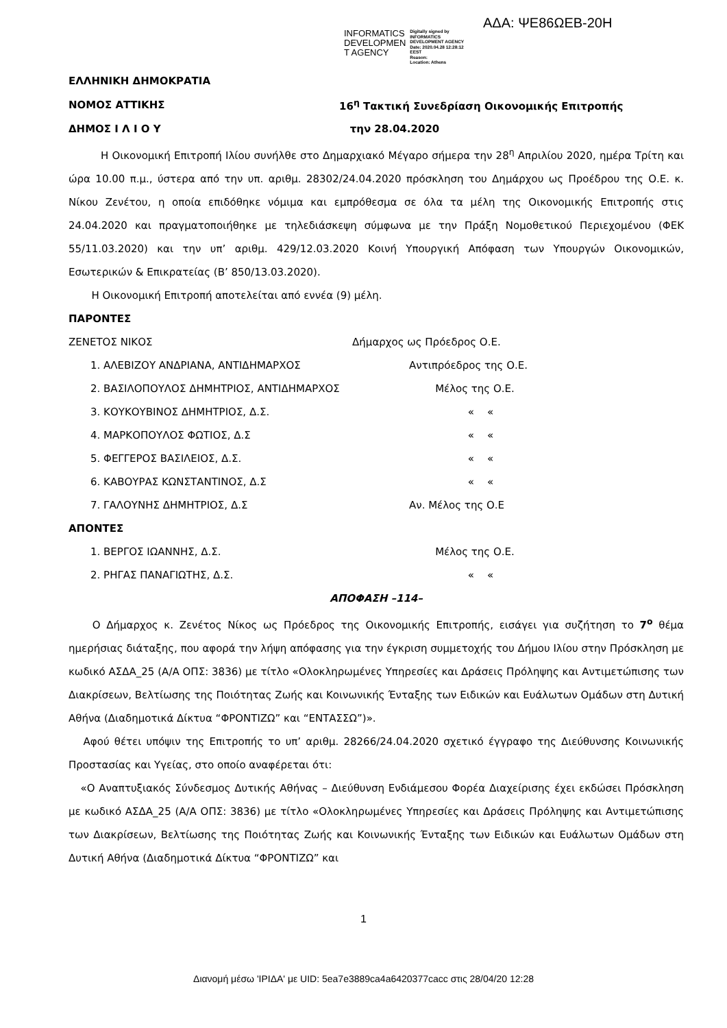ΑΔΑ: ΨΕ86ΩΕΒ-20Η
INFORMATICS
DEVELOPMEN
T AGENCY
Digitally signed by
INFORMATICS
DEVELOPMENT AGENCY
Date: 2020.04.28 12:28:12
EEST
Reason:
Location: Athens
ΕΛΛΗΝΙΚΗ ΔΗΜΟΚΡΑΤΙΑ
ΝΟΜΟΣ ΑΤΤΙΚΗΣ 16<sup>η</sup> Τακτική Συνεδρίαση Οικονομικής Επιτροπής
ΔΗΜΟΣ Ι Λ Ι Ο Υ την 28.04.2020
Η Οικονομική Επιτροπή Ιλίου συνήλθε στο Δημαρχιακό Μέγαρο σήμερα την 28<sup>η</sup> Απριλίου 2020, ημέρα Τρίτη και ώρα 10.00 π.μ., ύστερα από την υπ. αριθμ. 28302/24.04.2020 πρόσκληση του Δημάρχου ως Προέδρου της Ο.Ε. κ. Νίκου Ζενέτου, η οποία επιδόθηκε νόμιμα και εμπρόθεσμα σε όλα τα μέλη της Οικονομικής Επιτροπής στις 24.04.2020 και πραγματοποιήθηκε με τηλεδιάσκεψη σύμφωνα με την Πράξη Νομοθετικού Περιεχομένου (ΦΕΚ 55/11.03.2020) και την υπ’ αριθμ. 429/12.03.2020 Κοινή Υπουργική Απόφαση των Υπουργών Οικονομικών, Εσωτερικών & Επικρατείας (Β’ 850/13.03.2020).
Η Οικονομική Επιτροπή αποτελείται από εννέα (9) μέλη.
ΠΑΡΟΝΤΕΣ
ΖΕΝΕΤΟΣ ΝΙΚΟΣ Δήμαρχος ως Πρόεδρος Ο.Ε.
1. ΑΛΕΒΙΖΟΥ ΑΝΔΡΙΑΝΑ, ΑΝΤΙΔΗΜΑΡΧΟΣ Αντιπρόεδρος της Ο.Ε.
2. ΒΑΣΙΛΟΠΟΥΛΟΣ ΔΗΜΗΤΡΙΟΣ, ΑΝΤΙΔΗΜΑΡΧΟΣ Μέλος της Ο.Ε.
3. ΚΟΥΚΟΥΒΙΝΟΣ ΔΗΜΗΤΡΙΟΣ, Δ.Σ. « «
4. ΜΑΡΚΟΠΟΥΛΟΣ ΦΩΤΙΟΣ, Δ.Σ « «
5. ΦΕΓΓΕΡΟΣ ΒΑΣΙΛΕΙΟΣ, Δ.Σ. « «
6. ΚΑΒΟΥΡΑΣ ΚΩΝΣΤΑΝΤΙΝΟΣ, Δ.Σ « «
7. ΓΑΛΟΥΝΗΣ ΔΗΜΗΤΡΙΟΣ, Δ.Σ Αν. Μέλος της Ο.Ε
ΑΠΟΝΤΕΣ
1. ΒΕΡΓΟΣ ΙΩΑΝΝΗΣ, Δ.Σ. Μέλος της Ο.Ε.
2. ΡΗΓΑΣ ΠΑΝΑΓΙΩΤΗΣ, Δ.Σ. « «
ΑΠΟΦΑΣΗ –114–
Ο Δήμαρχος κ. Ζενέτος Νίκος ως Πρόεδρος της Οικονομικής Επιτροπής, εισάγει για συζήτηση το 7<sup>ο</sup> θέμα ημερήσιας διάταξης, που αφορά την λήψη απόφασης για την έγκριση συμμετοχής του Δήμου Ιλίου στην Πρόσκληση με κωδικό ΑΣΔΑ_25 (Α/Α ΟΠΣ: 3836) με τίτλο «Ολοκληρωμένες Υπηρεσίες και Δράσεις Πρόληψης και Αντιμετώπισης των Διακρίσεων, Βελτίωσης της Ποιότητας Ζωής και Κοινωνικής Ένταξης των Ειδικών και Ευάλωτων Ομάδων στη Δυτική Αθήνα (Διαδημοτικά Δίκτυα “ΦΡΟΝΤΙΖΩ” και “ΕΝΤΑΣΣΩ”)».
Αφού θέτει υπόψιν της Επιτροπής το υπ’ αριθμ. 28266/24.04.2020 σχετικό έγγραφο της Διεύθυνσης Κοινωνικής Προστασίας και Υγείας, στο οποίο αναφέρεται ότι:
«Ο Αναπτυξιακός Σύνδεσμος Δυτικής Αθήνας – Διεύθυνση Ενδιάμεσου Φορέα Διαχείρισης έχει εκδώσει Πρόσκληση με κωδικό ΑΣΔΑ_25 (Α/Α ΟΠΣ: 3836) με τίτλο «Ολοκληρωμένες Υπηρεσίες και Δράσεις Πρόληψης και Αντιμετώπισης των Διακρίσεων, Βελτίωσης της Ποιότητας Ζωής και Κοινωνικής Ένταξης των Ειδικών και Ευάλωτων Ομάδων στη Δυτική Αθήνα (Διαδημοτικά Δίκτυα “ΦΡΟΝΤΙΖΩ” και
1
Διανομή μέσω 'ΙΡΙΔΑ' με UID: 5ea7e3889ca4a6420377cacc στις 28/04/20 12:28